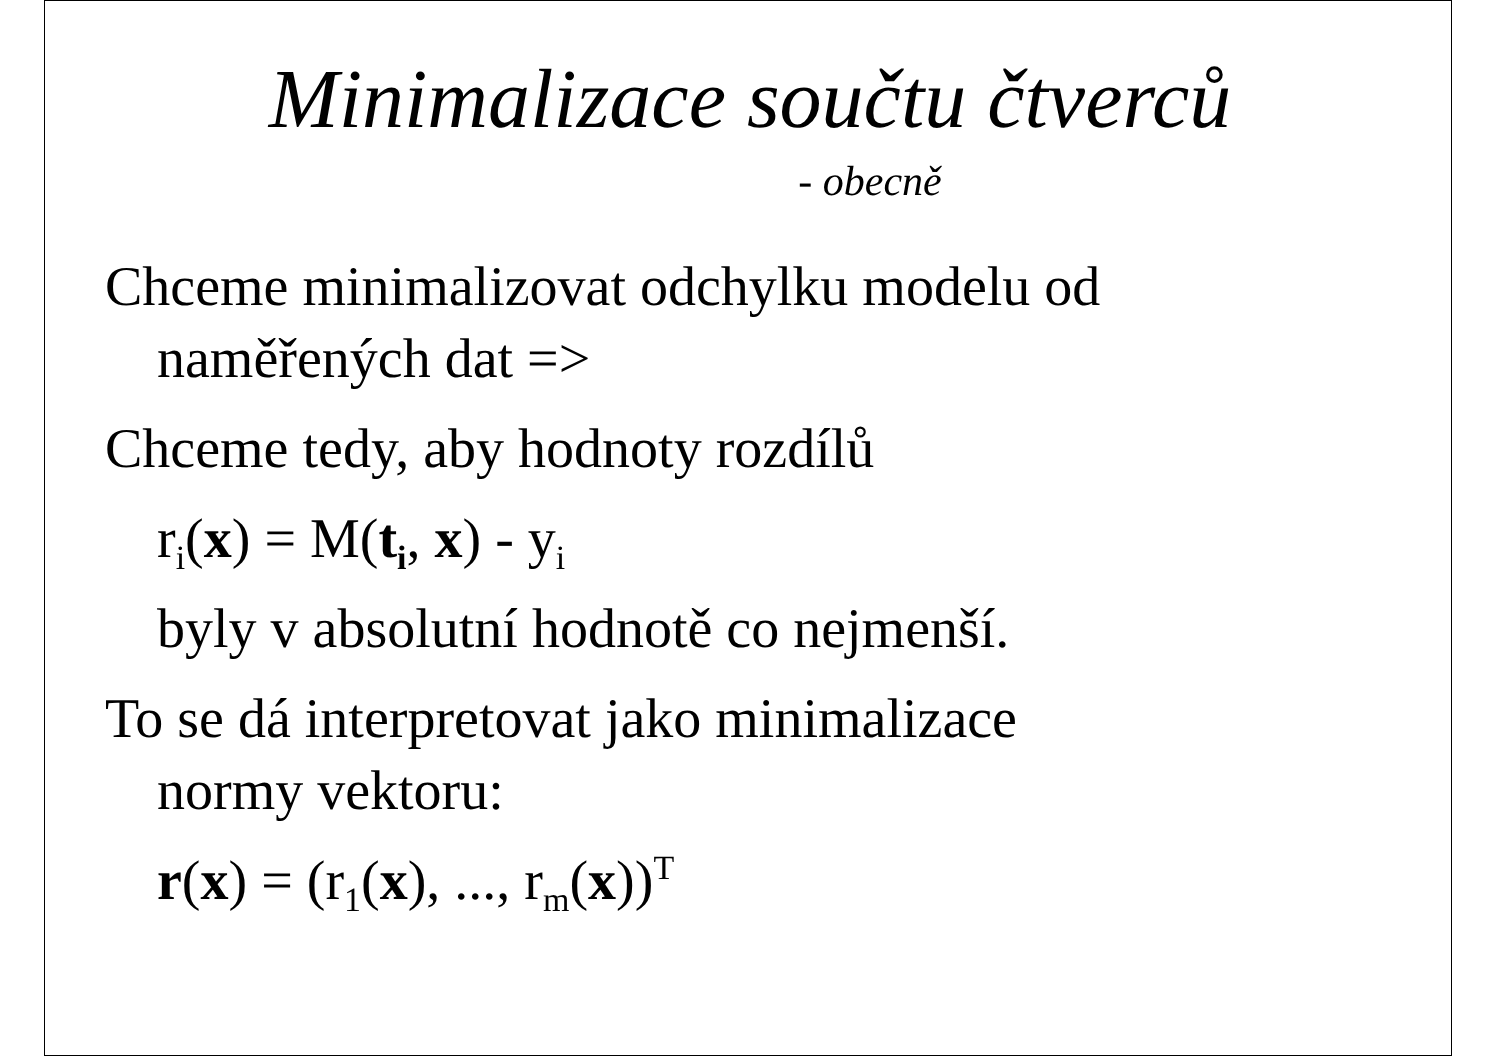Minimalizace součtu čtverců
- obecně
Chceme minimalizovat odchylku modelu od
naměřených dat =>
Chceme tedy, aby hodnoty rozdílů
r<sub>i</sub>(x) = M(t<sub>i</sub>, x) - y<sub>i</sub>
byly v absolutní hodnotě co nejmenší.
To se dá interpretovat jako minimalizace
normy vektoru:
r(x) = (r<sub>1</sub>(x), ..., r<sub>m</sub>(x))<sup>T</sup>